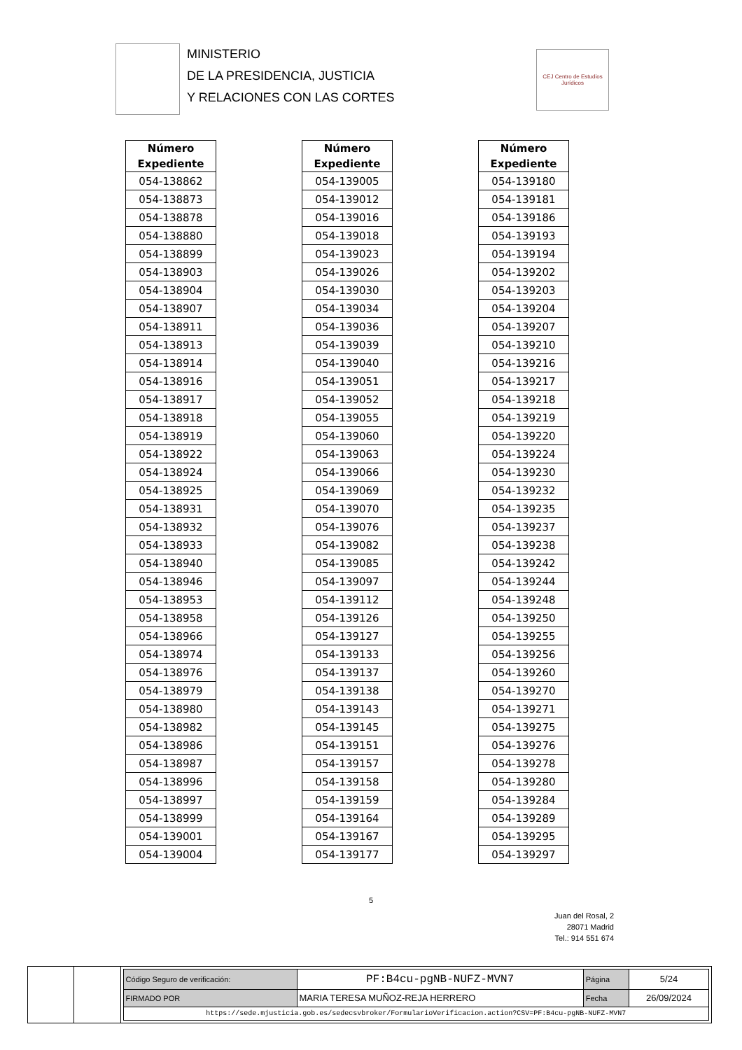MINISTERIO
DE LA PRESIDENCIA, JUSTICIA
Y RELACIONES CON LAS CORTES
CEJ Centro de Estudios Jurídicos
| Número Expediente |
| --- |
| 054-138862 |
| 054-138873 |
| 054-138878 |
| 054-138880 |
| 054-138899 |
| 054-138903 |
| 054-138904 |
| 054-138907 |
| 054-138911 |
| 054-138913 |
| 054-138914 |
| 054-138916 |
| 054-138917 |
| 054-138918 |
| 054-138919 |
| 054-138922 |
| 054-138924 |
| 054-138925 |
| 054-138931 |
| 054-138932 |
| 054-138933 |
| 054-138940 |
| 054-138946 |
| 054-138953 |
| 054-138958 |
| 054-138966 |
| 054-138974 |
| 054-138976 |
| 054-138979 |
| 054-138980 |
| 054-138982 |
| 054-138986 |
| 054-138987 |
| 054-138996 |
| 054-138997 |
| 054-138999 |
| 054-139001 |
| 054-139004 |
| Número Expediente |
| --- |
| 054-139005 |
| 054-139012 |
| 054-139016 |
| 054-139018 |
| 054-139023 |
| 054-139026 |
| 054-139030 |
| 054-139034 |
| 054-139036 |
| 054-139039 |
| 054-139040 |
| 054-139051 |
| 054-139052 |
| 054-139055 |
| 054-139060 |
| 054-139063 |
| 054-139066 |
| 054-139069 |
| 054-139070 |
| 054-139076 |
| 054-139082 |
| 054-139085 |
| 054-139097 |
| 054-139112 |
| 054-139126 |
| 054-139127 |
| 054-139133 |
| 054-139137 |
| 054-139138 |
| 054-139143 |
| 054-139145 |
| 054-139151 |
| 054-139157 |
| 054-139158 |
| 054-139159 |
| 054-139164 |
| 054-139167 |
| 054-139177 |
| Número Expediente |
| --- |
| 054-139180 |
| 054-139181 |
| 054-139186 |
| 054-139193 |
| 054-139194 |
| 054-139202 |
| 054-139203 |
| 054-139204 |
| 054-139207 |
| 054-139210 |
| 054-139216 |
| 054-139217 |
| 054-139218 |
| 054-139219 |
| 054-139220 |
| 054-139224 |
| 054-139230 |
| 054-139232 |
| 054-139235 |
| 054-139237 |
| 054-139238 |
| 054-139242 |
| 054-139244 |
| 054-139248 |
| 054-139250 |
| 054-139255 |
| 054-139256 |
| 054-139260 |
| 054-139270 |
| 054-139271 |
| 054-139275 |
| 054-139276 |
| 054-139278 |
| 054-139280 |
| 054-139284 |
| 054-139289 |
| 054-139295 |
| 054-139297 |
5
Juan del Rosal, 2
28071 Madrid
Tel.: 914 551 674
| Código Seguro de verificación: | PF:B4cu-pgNB-NUFZ-MVN7 | Página | 5/24 |
| FIRMADO POR | MARIA TERESA MUÑOZ-REJA HERRERO | Fecha | 26/09/2024 |
| https://sede.mjusticia.gob.es/sedecsvbroker/FormularioVerificacion.action?CSV=PF:B4cu-pgNB-NUFZ-MVN7 | | | |